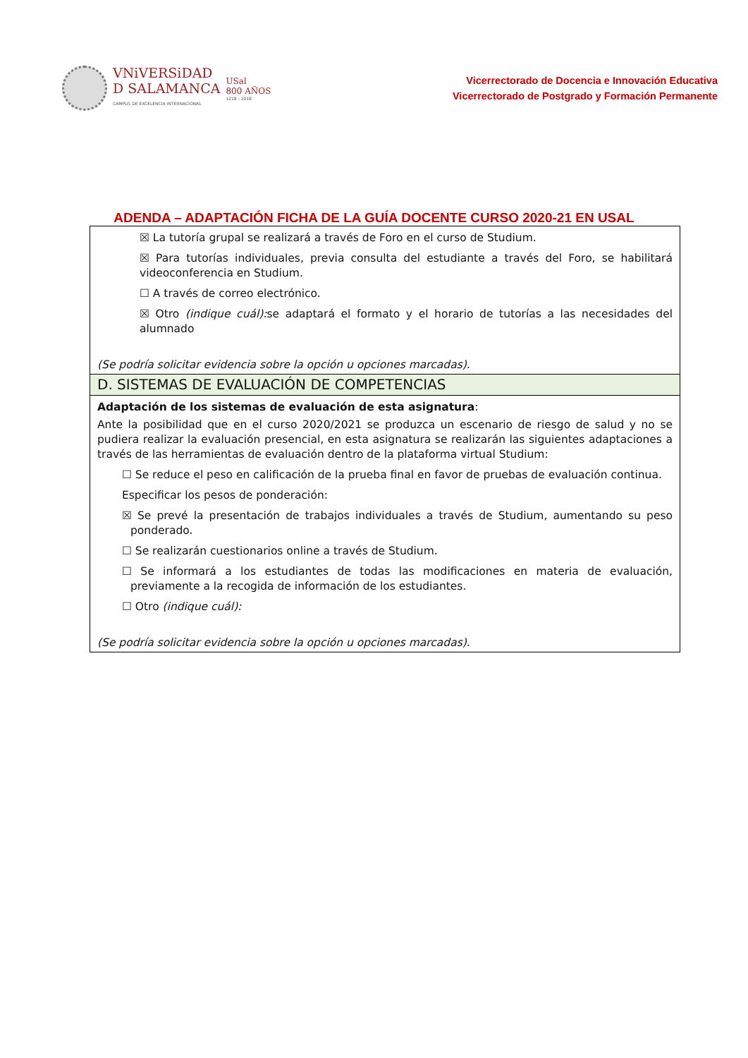VNiVERSiDAD
D SALAMANCA
CAMPUS DE EXCELENCIA INTERNACIONAL
USal
800 AÑOS
1218 - 2018
Vicerrectorado de Docencia e Innovación Educativa
Vicerrectorado de Postgrado y Formación Permanente
ADENDA – ADAPTACIÓN FICHA DE LA GUÍA DOCENTE CURSO 2020-21 EN USAL
☒ La tutoría grupal se realizará a través de Foro en el curso de Studium.
☒ Para tutorías individuales, previa consulta del estudiante a través del Foro, se habilitará videoconferencia en Studium.
☐ A través de correo electrónico.
☒ Otro (indique cuál): se adaptará el formato y el horario de tutorías a las necesidades del alumnado
(Se podría solicitar evidencia sobre la opción u opciones marcadas).
D. SISTEMAS DE EVALUACIÓN DE COMPETENCIAS
Adaptación de los sistemas de evaluación de esta asignatura:
Ante la posibilidad que en el curso 2020/2021 se produzca un escenario de riesgo de salud y no se pudiera realizar la evaluación presencial, en esta asignatura se realizarán las siguientes adaptaciones a través de las herramientas de evaluación dentro de la plataforma virtual Studium:
☐ Se reduce el peso en calificación de la prueba final en favor de pruebas de evaluación continua.
Especificar los pesos de ponderación:
☒ Se prevé la presentación de trabajos individuales a través de Studium, aumentando su peso ponderado.
☐ Se realizarán cuestionarios online a través de Studium.
☐ Se informará a los estudiantes de todas las modificaciones en materia de evaluación, previamente a la recogida de información de los estudiantes.
☐ Otro (indique cuál):
(Se podría solicitar evidencia sobre la opción u opciones marcadas).